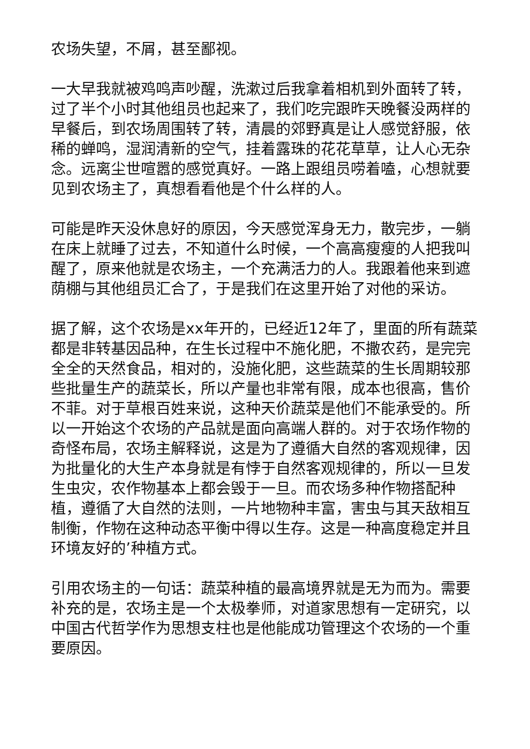农场失望，不屑，甚至鄙视。
一大早我就被鸡鸣声吵醒，洗漱过后我拿着相机到外面转了转，过了半个小时其他组员也起来了，我们吃完跟昨天晚餐没两样的早餐后，到农场周围转了转，清晨的郊野真是让人感觉舒服，依稀的蝉鸣，湿润清新的空气，挂着露珠的花花草草，让人心无杂念。远离尘世喧嚣的感觉真好。一路上跟组员唠着嗑，心想就要见到农场主了，真想看看他是个什么样的人。
可能是昨天没休息好的原因，今天感觉浑身无力，散完步，一躺在床上就睡了过去，不知道什么时候，一个高高瘦瘦的人把我叫醒了，原来他就是农场主，一个充满活力的人。我跟着他来到遮荫棚与其他组员汇合了，于是我们在这里开始了对他的采访。
据了解，这个农场是xx年开的，已经近12年了，里面的所有蔬菜都是非转基因品种，在生长过程中不施化肥，不撒农药，是完完全全的天然食品，相对的，没施化肥，这些蔬菜的生长周期较那些批量生产的蔬菜长，所以产量也非常有限，成本也很高，售价不菲。对于草根百姓来说，这种天价蔬菜是他们不能承受的。所以一开始这个农场的产品就是面向高端人群的。对于农场作物的奇怪布局，农场主解释说，这是为了遵循大自然的客观规律，因为批量化的大生产本身就是有悖于自然客观规律的，所以一旦发生虫灾，农作物基本上都会毁于一旦。而农场多种作物搭配种植，遵循了大自然的法则，一片地物种丰富，害虫与其天敌相互制衡，作物在这种动态平衡中得以生存。这是一种高度稳定并且环境友好的’种植方式。
引用农场主的一句话：蔬菜种植的最高境界就是无为而为。需要补充的是，农场主是一个太极拳师，对道家思想有一定研究，以中国古代哲学作为思想支柱也是他能成功管理这个农场的一个重要原因。